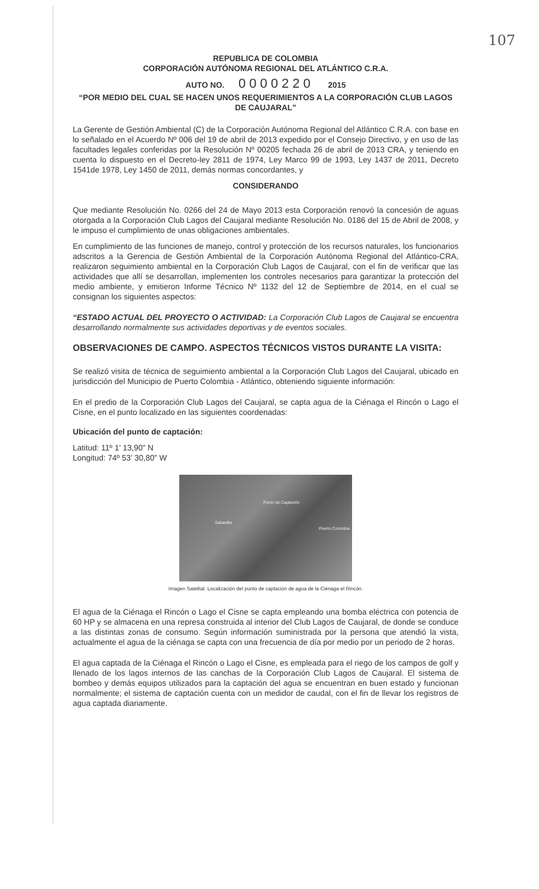107
REPUBLICA DE COLOMBIA
CORPORACIÓN AUTÓNOMA REGIONAL DEL ATLÁNTICO C.R.A.
AUTO NO. 0000220 2015
“POR MEDIO DEL CUAL SE HACEN UNOS REQUERIMIENTOS A LA CORPORACIÓN CLUB LAGOS DE CAUJARAL”
La Gerente de Gestión Ambiental (C) de la Corporación Autónoma Regional del Atlántico C.R.A. con base en lo señalado en el Acuerdo Nº 006 del 19 de abril de 2013 expedido por el Consejo Directivo, y en uso de las facultades legales conferidas por la Resolución Nº 00205 fechada 26 de abril de 2013 CRA, y teniendo en cuenta lo dispuesto en el Decreto-ley 2811 de 1974, Ley Marco 99 de 1993, Ley 1437 de 2011, Decreto 1541de 1978, Ley 1450 de 2011, demás normas concordantes, y
CONSIDERANDO
Que mediante Resolución No. 0266 del 24 de Mayo 2013 esta Corporación renovó la concesión de aguas otorgada a la Corporación Club Lagos del Caujaral mediante Resolución No. 0186 del 15 de Abril de 2008, y le impuso el cumplimiento de unas obligaciones ambientales.
En cumplimiento de las funciones de manejo, control y protección de los recursos naturales, los funcionarios adscritos a la Gerencia de Gestión Ambiental de la Corporación Autónoma Regional del Atlántico-CRA, realizaron seguimiento ambiental en la Corporación Club Lagos de Caujaral, con el fin de verificar que las actividades que allí se desarrollan, implementen los controles necesarios para garantizar la protección del medio ambiente, y emitieron Informe Técnico Nº 1132 del 12 de Septiembre de 2014, en el cual se consignan los siguientes aspectos:
“ESTADO ACTUAL DEL PROYECTO O ACTIVIDAD: La Corporación Club Lagos de Caujaral se encuentra desarrollando normalmente sus actividades deportivas y de eventos sociales.
OBSERVACIONES DE CAMPO. ASPECTOS TÉCNICOS VISTOS DURANTE LA VISITA:
Se realizó visita de técnica de seguimiento ambiental a la Corporación Club Lagos del Caujaral, ubicado en jurisdicción del Municipio de Puerto Colombia - Atlántico, obteniendo siguiente información:
En el predio de la Corporación Club Lagos del Caujaral, se capta agua de la Ciénaga el Rincón o Lago el Cisne, en el punto localizado en las siguientes coordenadas:
Ubicación del punto de captación:
Latitud: 11º 1’ 13,90” N
Longitud: 74º 53’ 30,80” W
Punto de Captación
Sabanilla
Puerto Colombia
Imagen Satelital. Localización del punto de captación de agua de la Ciénaga el Rincón.
El agua de la Ciénaga el Rincón o Lago el Cisne se capta empleando una bomba eléctrica con potencia de 60 HP y se almacena en una represa construida al interior del Club Lagos de Caujaral, de donde se conduce a las distintas zonas de consumo. Según información suministrada por la persona que atendió la vista, actualmente el agua de la ciénaga se capta con una frecuencia de día por medio por un periodo de 2 horas.
El agua captada de la Ciénaga el Rincón o Lago el Cisne, es empleada para el riego de los campos de golf y llenado de los lagos internos de las canchas de la Corporación Club Lagos de Caujaral. El sistema de bombeo y demás equipos utilizados para la captación del agua se encuentran en buen estado y funcionan normalmente; el sistema de captación cuenta con un medidor de caudal, con el fin de llevar los registros de agua captada diariamente.